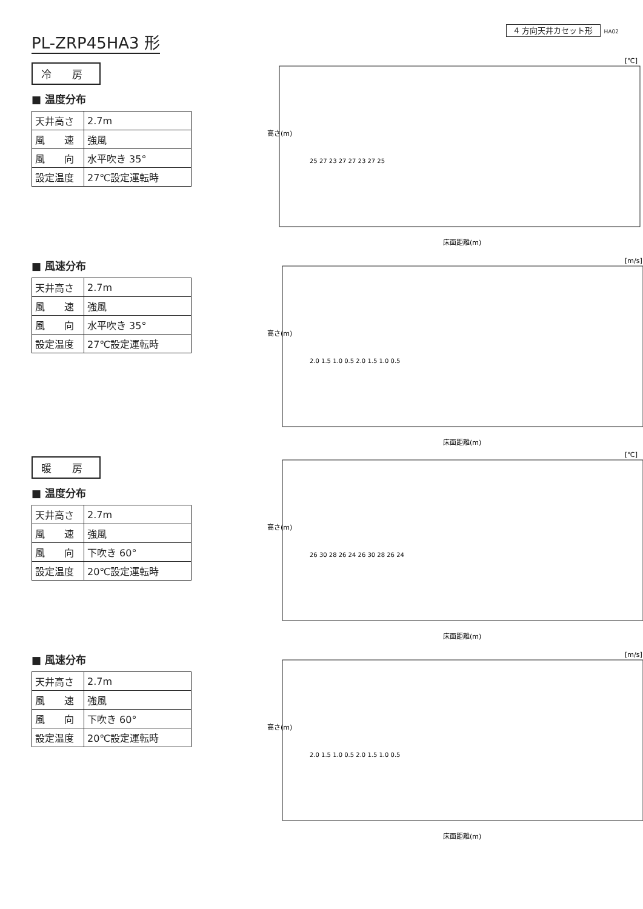PL-ZRP45HA3 形
4 方向天井カセット形 HA02
冷 房
■ 温度分布
| 天井高さ | 2.7m |
| 風 速 | 強風 |
| 風 向 | 水平吹き 35° |
| 設定温度 | 27℃設定運転時 |
[℃]
高さ(m)
床面距離(m)
25 27 23 27 27 23 27 25
■ 風速分布
| 天井高さ | 2.7m |
| 風 速 | 強風 |
| 風 向 | 水平吹き 35° |
| 設定温度 | 27℃設定運転時 |
[m/s]
高さ(m)
床面距離(m)
2.0 1.5 1.0 0.5 2.0 1.5 1.0 0.5
暖 房
■ 温度分布
| 天井高さ | 2.7m |
| 風 速 | 強風 |
| 風 向 | 下吹き 60° |
| 設定温度 | 20℃設定運転時 |
[℃]
高さ(m)
床面距離(m)
26 30 28 26 24 26 30 28 26 24
■ 風速分布
| 天井高さ | 2.7m |
| 風 速 | 強風 |
| 風 向 | 下吹き 60° |
| 設定温度 | 20℃設定運転時 |
[m/s]
高さ(m)
床面距離(m)
2.0 1.5 1.0 0.5 2.0 1.5 1.0 0.5